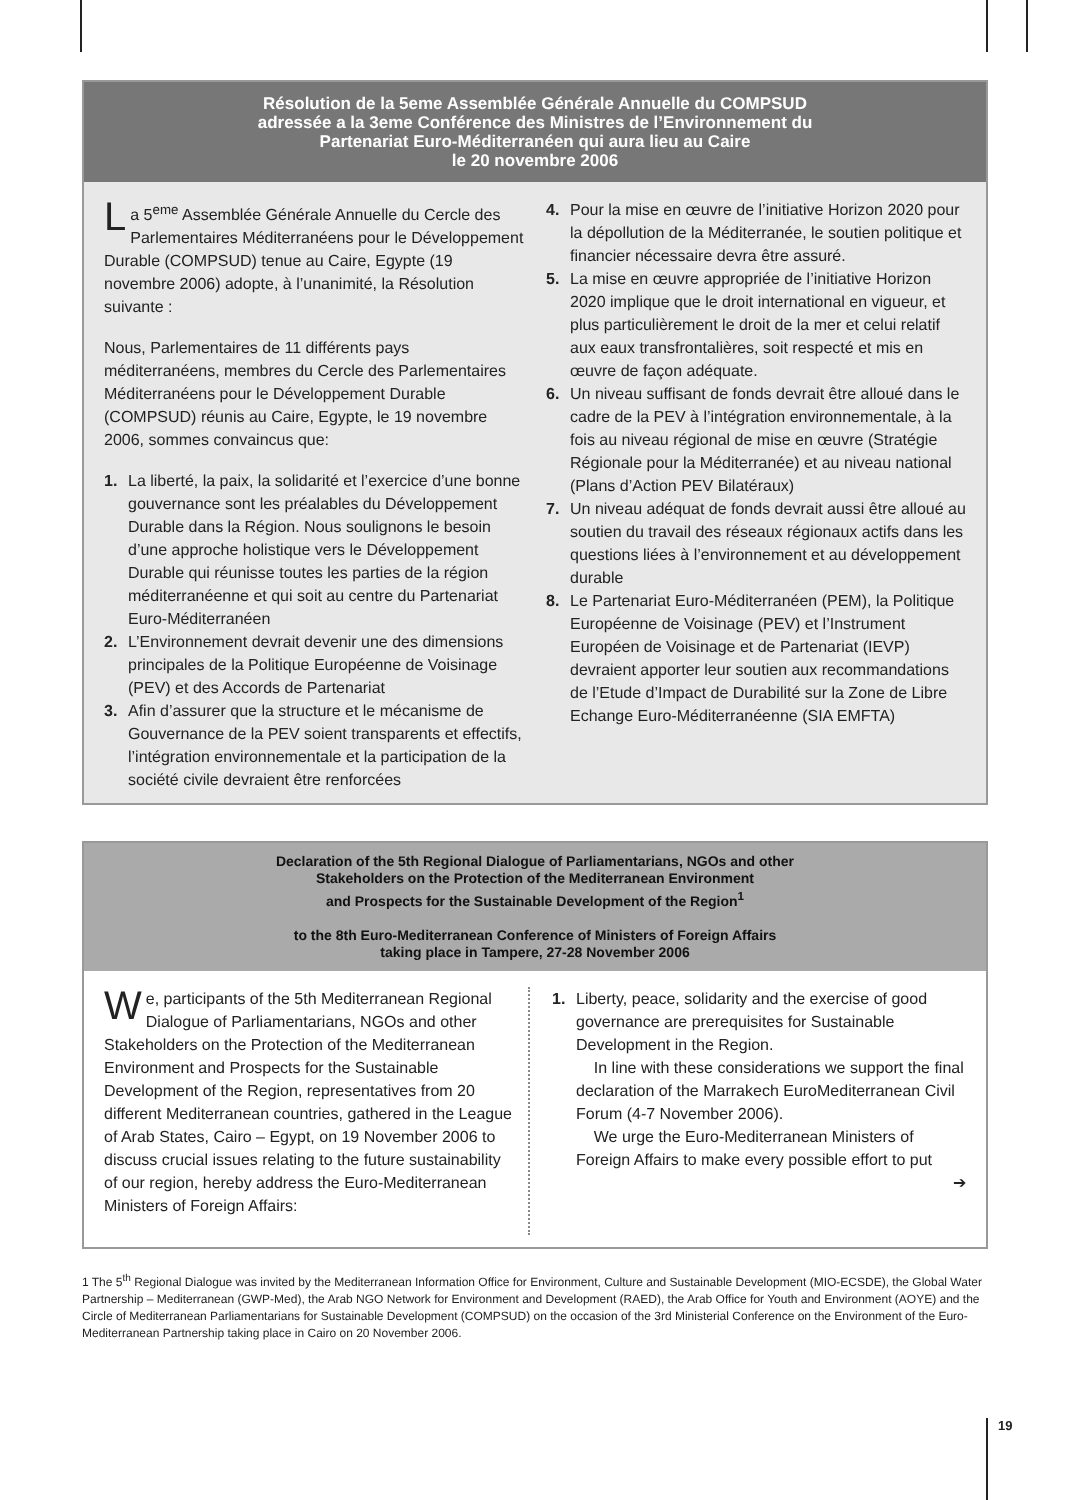Résolution de la 5eme Assemblée Générale Annuelle du COMPSUD
adressée a la 3eme Conférence des Ministres de l’Environnement du
Partenariat Euro-Méditerranéen qui aura lieu au Caire
le 20 novembre 2006
La 5<sup>eme</sup> Assemblée Générale Annuelle du Cercle des Parlementaires Méditerranéens pour le Développement Durable (COMPSUD) tenue au Caire, Egypte (19 novembre 2006) adopte, à l’unanimité, la Résolution suivante :
Nous, Parlementaires de 11 différents pays méditerranéens, membres du Cercle des Parlementaires Méditerranéens pour le Développement Durable (COMPSUD) réunis au Caire, Egypte, le 19 novembre 2006, sommes convaincus que:
1. La liberté, la paix, la solidarité et l’exercice d’une bonne gouvernance sont les préalables du Développement Durable dans la Région. Nous soulignons le besoin d’une approche holistique vers le Développement Durable qui réunisse toutes les parties de la région méditerranéenne et qui soit au centre du Partenariat Euro-Méditerranéen
2. L’Environnement devrait devenir une des dimensions principales de la Politique Européenne de Voisinage (PEV) et des Accords de Partenariat
3. Afin d’assurer que la structure et le mécanisme de Gouvernance de la PEV soient transparents et effectifs, l’intégration environnementale et la participation de la société civile devraient être renforcées
4. Pour la mise en œuvre de l’initiative Horizon 2020 pour la dépollution de la Méditerranée, le soutien politique et financier nécessaire devra être assuré.
5. La mise en œuvre appropriée de l’initiative Horizon 2020 implique que le droit international en vigueur, et plus particulièrement le droit de la mer et celui relatif aux eaux transfrontalières, soit respecté et mis en œuvre de façon adéquate.
6. Un niveau suffisant de fonds devrait être alloué dans le cadre de la PEV à l’intégration environnementale, à la fois au niveau régional de mise en œuvre (Stratégie Régionale pour la Méditerranée) et au niveau national (Plans d’Action PEV Bilatéraux)
7. Un niveau adéquat de fonds devrait aussi être alloué au soutien du travail des réseaux régionaux actifs dans les questions liées à l’environnement et au développement durable
8. Le Partenariat Euro-Méditerranéen (PEM), la Politique Européenne de Voisinage (PEV) et l’Instrument Européen de Voisinage et de Partenariat (IEVP) devraient apporter leur soutien aux recommandations de l’Etude d’Impact de Durabilité sur la Zone de Libre Echange Euro-Méditerranéenne (SIA EMFTA)
Declaration of the 5th Regional Dialogue of Parliamentarians, NGOs and other
Stakeholders on the Protection of the Mediterranean Environment
and Prospects for the Sustainable Development of the Region<sup>1</sup>
to the 8th Euro-Mediterranean Conference of Ministers of Foreign Affairs
taking place in Tampere, 27-28 November 2006
We, participants of the 5th Mediterranean Regional Dialogue of Parliamentarians, NGOs and other Stakeholders on the Protection of the Mediterranean Environment and Prospects for the Sustainable Development of the Region, representatives from 20 different Mediterranean countries, gathered in the League of Arab States, Cairo – Egypt, on 19 November 2006 to discuss crucial issues relating to the future sustainability of our region, hereby address the Euro-Mediterranean Ministers of Foreign Affairs:
1. Liberty, peace, solidarity and the exercise of good governance are prerequisites for Sustainable Development in the Region.
In line with these considerations we support the final declaration of the Marrakech EuroMediterranean Civil Forum (4-7 November 2006).
We urge the Euro-Mediterranean Ministers of Foreign Affairs to make every possible effort to put
➔
1 The 5<sup>th</sup> Regional Dialogue was invited by the Mediterranean Information Office for Environment, Culture and Sustainable Development (MIO-ECSDE), the Global Water Partnership – Mediterranean (GWP-Med), the Arab NGO Network for Environment and Development (RAED), the Arab Office for Youth and Environment (AOYE) and the Circle of Mediterranean Parliamentarians for Sustainable Development (COMPSUD) on the occasion of the 3rd Ministerial Conference on the Environment of the Euro-Mediterranean Partnership taking place in Cairo on 20 November 2006.
19